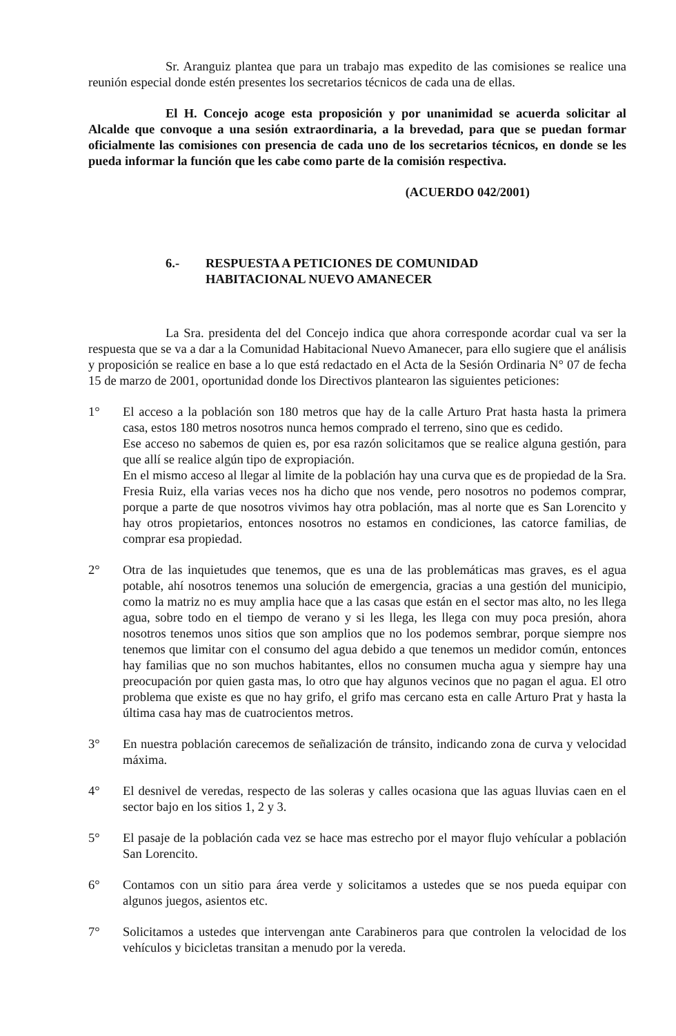Sr. Aranguiz plantea que para un trabajo mas expedito de las comisiones se realice una reunión especial donde estén presentes los secretarios técnicos de cada una de ellas.
El H. Concejo acoge esta proposición y por unanimidad se acuerda solicitar al Alcalde que convoque a una sesión extraordinaria, a la brevedad, para que se puedan formar oficialmente las comisiones con presencia de cada uno de los secretarios técnicos, en donde se les pueda informar la función que les cabe como parte de la comisión respectiva.
(ACUERDO 042/2001)
6.- RESPUESTA A PETICIONES DE COMUNIDAD
HABITACIONAL NUEVO AMANECER
La Sra. presidenta del del Concejo indica que ahora corresponde acordar cual va ser la respuesta que se va a dar a la Comunidad Habitacional Nuevo Amanecer, para ello sugiere que el análisis y proposición se realice en base a lo que está redactado en el Acta de la Sesión Ordinaria N° 07 de fecha 15 de marzo de 2001, oportunidad donde los Directivos plantearon las siguientes peticiones:
1° El acceso a la población son 180 metros que hay de la calle Arturo Prat hasta hasta la primera casa, estos 180 metros nosotros nunca hemos comprado el terreno, sino que es cedido.
Ese acceso no sabemos de quien es, por esa razón solicitamos que se realice alguna gestión, para que allí se realice algún tipo de expropiación.
En el mismo acceso al llegar al limite de la población hay una curva que es de propiedad de la Sra. Fresia Ruiz, ella varias veces nos ha dicho que nos vende, pero nosotros no podemos comprar, porque a parte de que nosotros vivimos hay otra población, mas al norte que es San Lorencito y hay otros propietarios, entonces nosotros no estamos en condiciones, las catorce familias, de comprar esa propiedad.
2° Otra de las inquietudes que tenemos, que es una de las problemáticas mas graves, es el agua potable, ahí nosotros tenemos una solución de emergencia, gracias a una gestión del municipio, como la matriz no es muy amplia hace que a las casas que están en el sector mas alto, no les llega agua, sobre todo en el tiempo de verano y si les llega, les llega con muy poca presión, ahora nosotros tenemos unos sitios que son amplios que no los podemos sembrar, porque siempre nos tenemos que limitar con el consumo del agua debido a que tenemos un medidor común, entonces hay familias que no son muchos habitantes, ellos no consumen mucha agua y siempre hay una preocupación por quien gasta mas, lo otro que hay algunos vecinos que no pagan el agua. El otro problema que existe es que no hay grifo, el grifo mas cercano esta en calle Arturo Prat y hasta la última casa hay mas de cuatrocientos metros.
3° En nuestra población carecemos de señalización de tránsito, indicando zona de curva y velocidad máxima.
4° El desnivel de veredas, respecto de las soleras y calles ocasiona que las aguas lluvias caen en el sector bajo en los sitios 1, 2 y 3.
5° El pasaje de la población cada vez se hace mas estrecho por el mayor flujo vehícular a población San Lorencito.
6° Contamos con un sitio para área verde y solicitamos a ustedes que se nos pueda equipar con algunos juegos, asientos etc.
7° Solicitamos a ustedes que intervengan ante Carabineros para que controlen la velocidad de los vehículos y bicicletas transitan a menudo por la vereda.